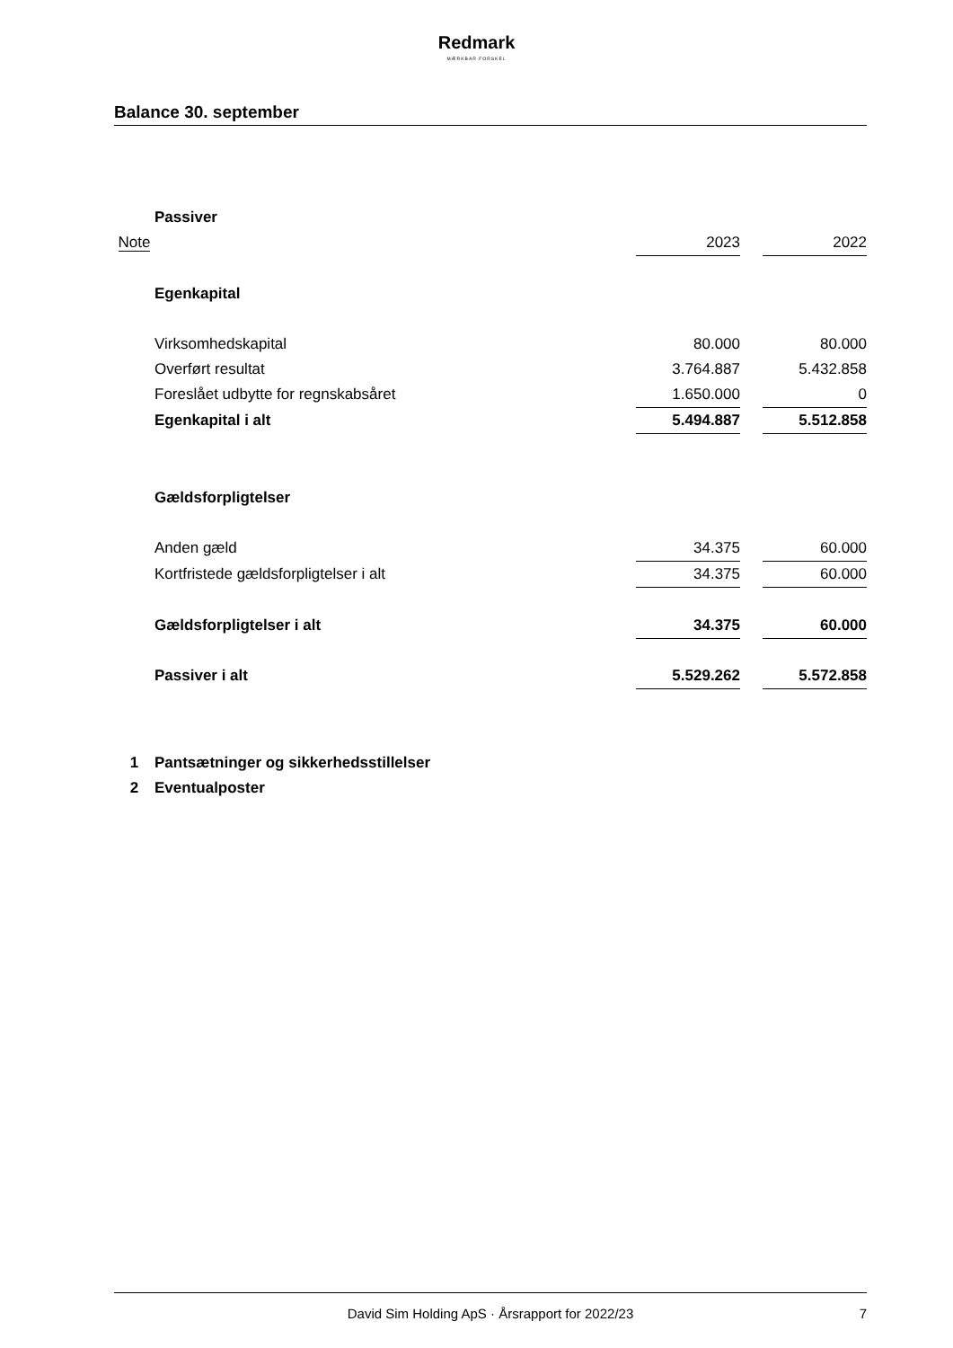Redmark
MÆRKBAR FORSKEL
Balance 30. september
| | Passiver | | | | |
| Note | | 2023 | | 2022 | |
| | Egenkapital | | | | |
| | Virksomhedskapital | 80.000 | | 80.000 | |
| | Overført resultat | 3.764.887 | | 5.432.858 | |
| | Foreslået udbytte for regnskabsåret | 1.650.000 | | 0 | |
| | Egenkapital i alt | 5.494.887 | | 5.512.858 | |
| | Gældsforpligtelser | | | | |
| | Anden gæld | 34.375 | | 60.000 | |
| | Kortfristede gældsforpligtelser i alt | 34.375 | | 60.000 | |
| | Gældsforpligtelser i alt | 34.375 | | 60.000 | |
| | Passiver i alt | 5.529.262 | | 5.572.858 | |
| 1 | Pantsætninger og sikkerhedsstillelser | | | | |
| 2 | Eventualposter | | | | |
David Sim Holding ApS · Årsrapport for 2022/23 7